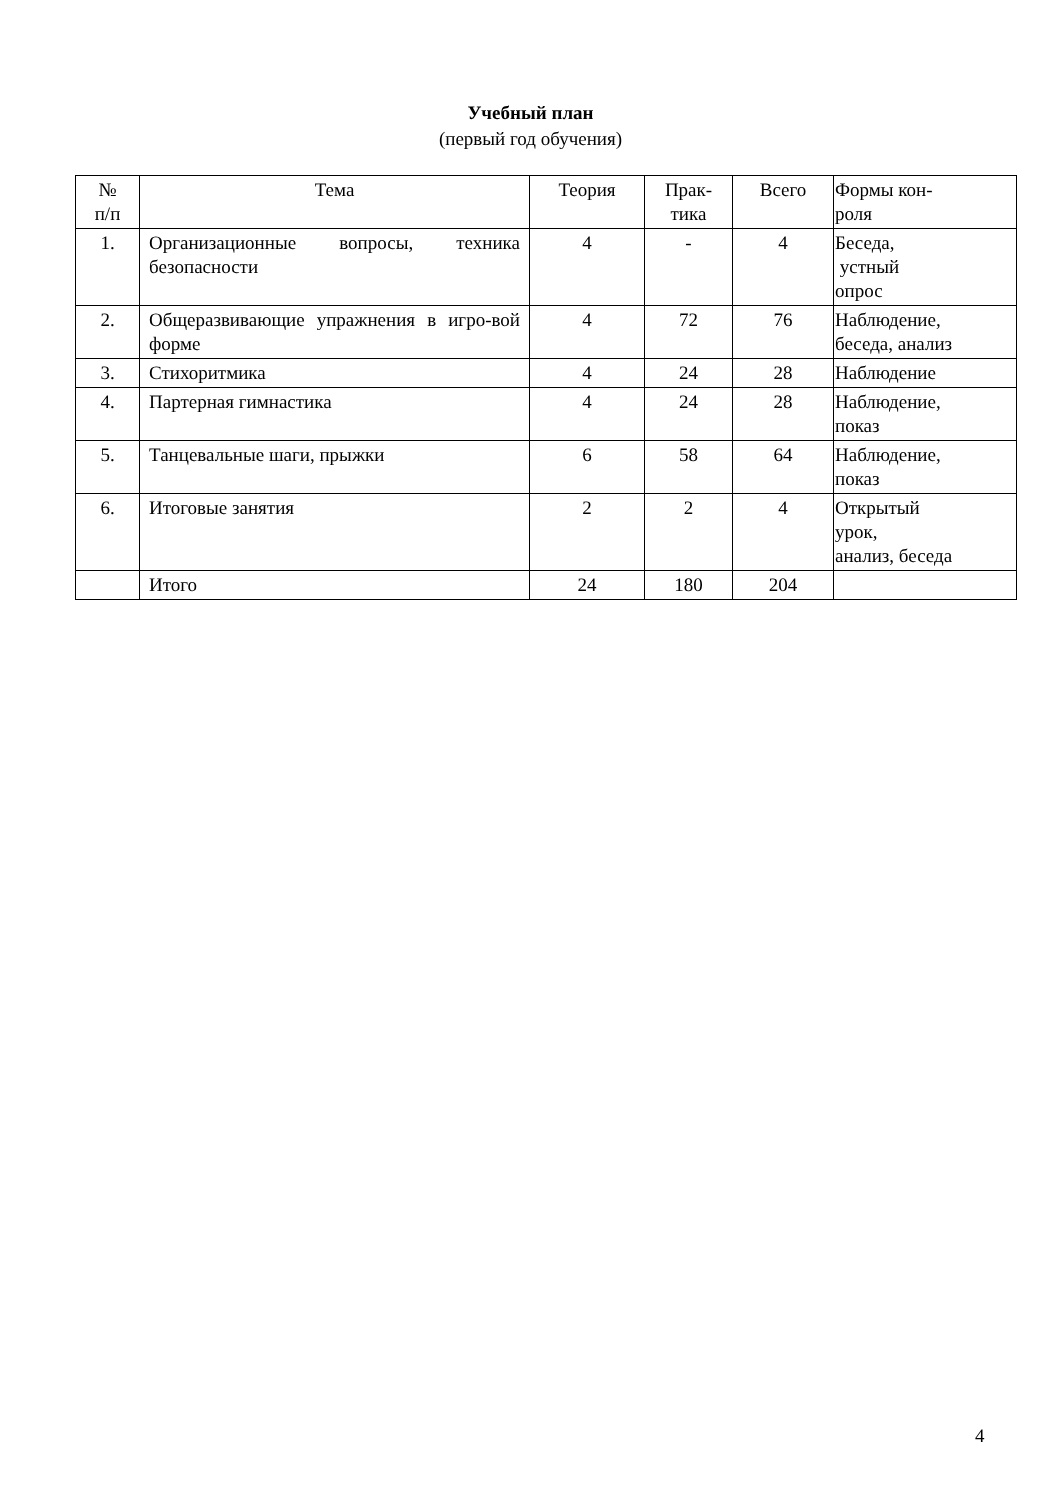Учебный план
(первый год обучения)
| № п/п | Тема | Теория | Прак- тика | Всего | Формы кон- роля |
| --- | --- | --- | --- | --- | --- |
| 1. | Организационные вопросы, техника безопасности | 4 | - | 4 | Беседа, устный опрос |
| 2. | Общеразвивающие упражнения в игро-вой форме | 4 | 72 | 76 | Наблюдение, беседа, анализ |
| 3. | Стихоритмика | 4 | 24 | 28 | Наблюдение |
| 4. | Партерная гимнастика | 4 | 24 | 28 | Наблюдение, показ |
| 5. | Танцевальные шаги, прыжки | 6 | 58 | 64 | Наблюдение, показ |
| 6. | Итоговые занятия | 2 | 2 | 4 | Открытый урок, анализ, беседа |
| | Итого | 24 | 180 | 204 | |
4